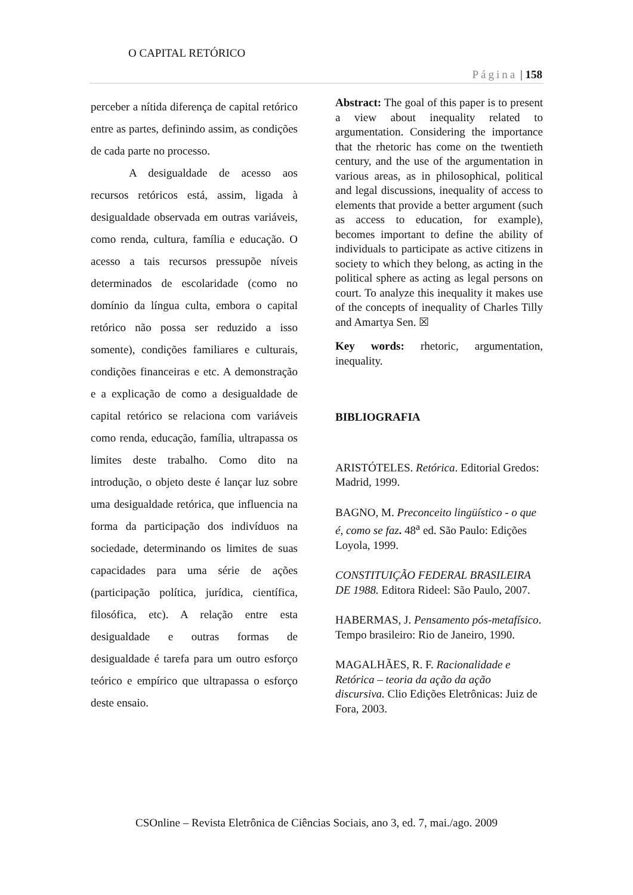O CAPITAL RETÓRICO
Página | 158
perceber a nítida diferença de capital retórico entre as partes, definindo assim, as condições de cada parte no processo.
A desigualdade de acesso aos recursos retóricos está, assim, ligada à desigualdade observada em outras variáveis, como renda, cultura, família e educação. O acesso a tais recursos pressupõe níveis determinados de escolaridade (como no domínio da língua culta, embora o capital retórico não possa ser reduzido a isso somente), condições familiares e culturais, condições financeiras e etc. A demonstração e a explicação de como a desigualdade de capital retórico se relaciona com variáveis como renda, educação, família, ultrapassa os limites deste trabalho. Como dito na introdução, o objeto deste é lançar luz sobre uma desigualdade retórica, que influencia na forma da participação dos indivíduos na sociedade, determinando os limites de suas capacidades para uma série de ações (participação política, jurídica, científica, filosófica, etc). A relação entre esta desigualdade e outras formas de desigualdade é tarefa para um outro esforço teórico e empírico que ultrapassa o esforço deste ensaio.
Abstract: The goal of this paper is to present a view about inequality related to argumentation. Considering the importance that the rhetoric has come on the twentieth century, and the use of the argumentation in various areas, as in philosophical, political and legal discussions, inequality of access to elements that provide a better argument (such as access to education, for example), becomes important to define the ability of individuals to participate as active citizens in society to which they belong, as acting in the political sphere as acting as legal persons on court. To analyze this inequality it makes use of the concepts of inequality of Charles Tilly and Amartya Sen. ☒
Key words: rhetoric, argumentation, inequality.
BIBLIOGRAFIA
ARISTÓTELES. Retórica. Editorial Gredos: Madrid, 1999.
BAGNO, M. Preconceito lingüístico - o que é, como se faz. 48<sup>a</sup> ed. São Paulo: Edições Loyola, 1999.
CONSTITUIÇÃO FEDERAL BRASILEIRA DE 1988. Editora Rideel: São Paulo, 2007.
HABERMAS, J. Pensamento pós-metafísico. Tempo brasileiro: Rio de Janeiro, 1990.
MAGALHÃES, R. F. Racionalidade e Retórica – teoria da ação da ação discursiva. Clio Edições Eletrônicas: Juiz de Fora, 2003.
CSOnline – Revista Eletrônica de Ciências Sociais, ano 3, ed. 7, mai./ago. 2009